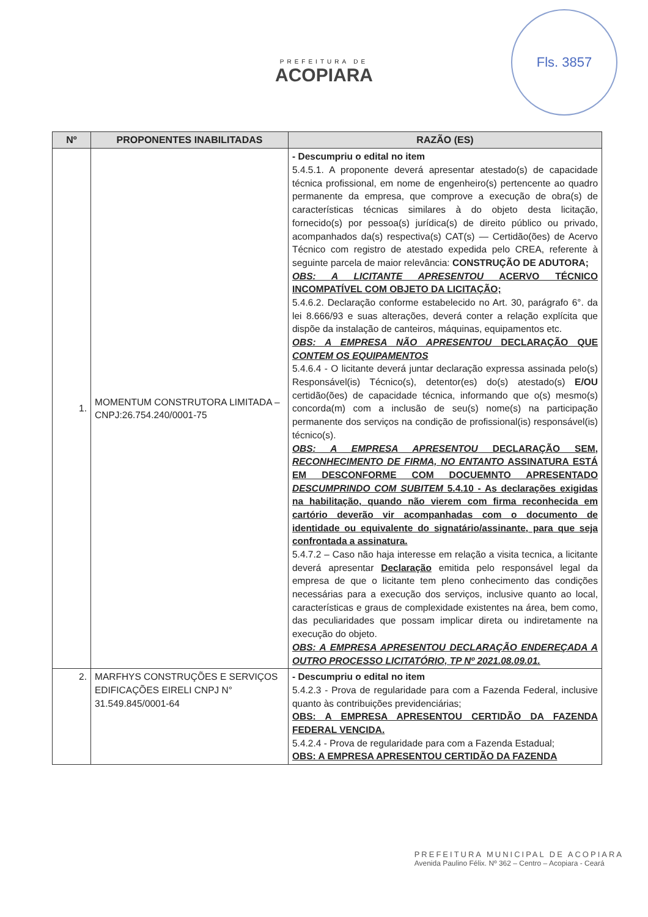Fls. 3857
PREFEITURA DE
ACOPIARA
| Nº | PROPONENTES INABILITADAS | RAZÃO (ES) |
| --- | --- | --- |
| 1. | MOMENTUM CONSTRUTORA LIMITADA – CNPJ:26.754.240/0001-75 | - Descumpriu o edital no item 5.4.5.1. A proponente deverá apresentar atestado(s) de capacidade técnica profissional, em nome de engenheiro(s) pertencente ao quadro permanente da empresa, que comprove a execução de obra(s) de características técnicas similares à do objeto desta licitação, fornecido(s) por pessoa(s) jurídica(s) de direito público ou privado, acompanhados da(s) respectiva(s) CAT(s) — Certidão(ões) de Acervo Técnico com registro de atestado expedida pelo CREA, referente à seguinte parcela de maior relevância: CONSTRUÇÃO DE ADUTORA; OBS: A LICITANTE APRESENTOU ACERVO TÉCNICO INCOMPATÍVEL COM OBJETO DA LICITAÇÃO; 5.4.6.2. Declaração conforme estabelecido no Art. 30, parágrafo 6°. da lei 8.666/93 e suas alterações, deverá conter a relação explícita que dispõe da instalação de canteiros, máquinas, equipamentos etc. OBS: A EMPRESA NÃO APRESENTOU DECLARAÇÃO QUE CONTEM OS EQUIPAMENTOS 5.4.6.4 - O licitante deverá juntar declaração expressa assinada pelo(s) Responsável(is) Técnico(s), detentor(es) do(s) atestado(s) E/OU certidão(ões) de capacidade técnica, informando que o(s) mesmo(s) concorda(m) com a inclusão de seu(s) nome(s) na participação permanente dos serviços na condição de profissional(is) responsável(is) técnico(s). OBS: A EMPRESA APRESENTOU DECLARAÇÃO SEM, RECONHECIMENTO DE FIRMA, NO ENTANTO ASSINATURA ESTÁ EM DESCONFORME COM DOCUEMNTO APRESENTADO DESCUMPRINDO COM SUBITEM 5.4.10 - As declarações exigidas na habilitação, quando não vierem com firma reconhecida em cartório deverão vir acompanhadas com o documento de identidade ou equivalente do signatário/assinante, para que seja confrontada a assinatura. 5.4.7.2 – Caso não haja interesse em relação a visita tecnica, a licitante deverá apresentar Declaração emitida pelo responsável legal da empresa de que o licitante tem pleno conhecimento das condições necessárias para a execução dos serviços, inclusive quanto ao local, características e graus de complexidade existentes na área, bem como, das peculiaridades que possam implicar direta ou indiretamente na execução do objeto. OBS: A EMPRESA APRESENTOU DECLARAÇÃO ENDEREÇADA A OUTRO PROCESSO LICITATÓRIO, TP Nº 2021.08.09.01. |
| 2. | MARFHYS CONSTRUÇÕES E SERVIÇOS EDIFICAÇÕES EIRELI CNPJ N° 31.549.845/0001-64 | - Descumpriu o edital no item 5.4.2.3 - Prova de regularidade para com a Fazenda Federal, inclusive quanto às contribuições previdenciárias; OBS: A EMPRESA APRESENTOU CERTIDÃO DA FAZENDA FEDERAL VENCIDA. 5.4.2.4 - Prova de regularidade para com a Fazenda Estadual; OBS: A EMPRESA APRESENTOU CERTIDÃO DA FAZENDA |
PREFEITURA MUNICIPAL DE ACOPIARA
Avenida Paulino Félix. Nº 362 – Centro – Acopiara - Ceará